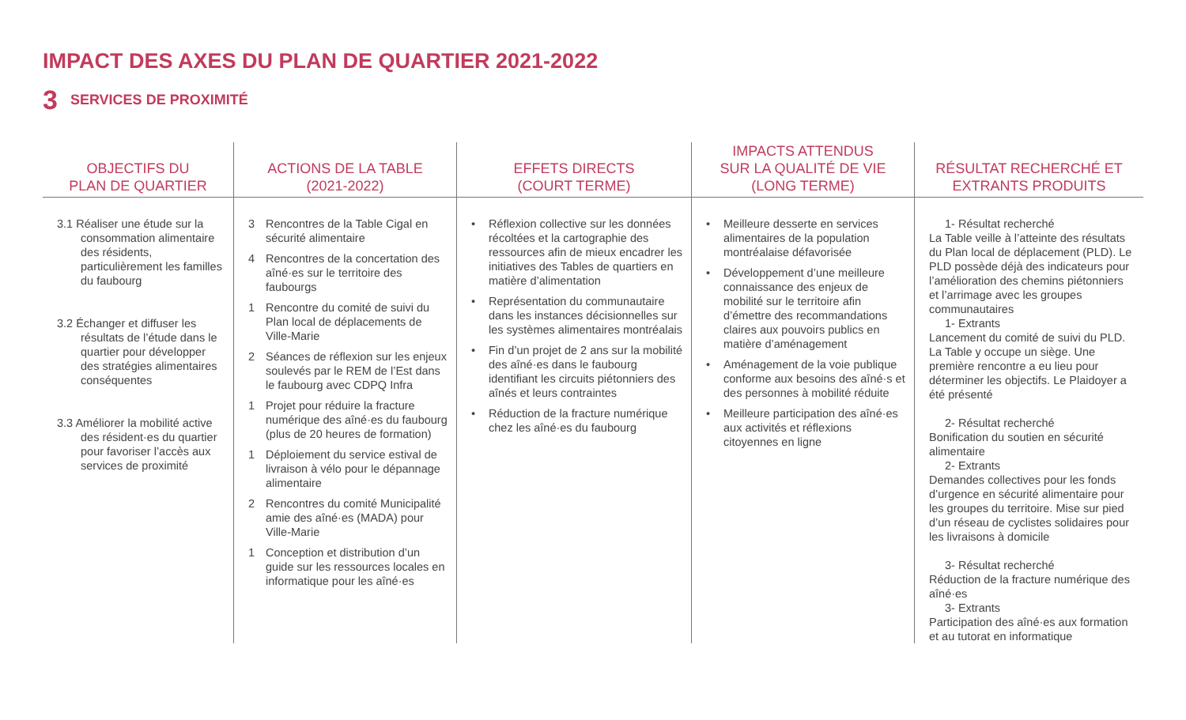IMPACT DES AXES DU PLAN DE QUARTIER 2021-2022
3 SERVICES DE PROXIMITÉ
| OBJECTIFS DU PLAN DE QUARTIER | ACTIONS DE LA TABLE (2021-2022) | EFFETS DIRECTS (COURT TERME) | IMPACTS ATTENDUS SUR LA QUALITÉ DE VIE (LONG TERME) | RÉSULTAT RECHERCHÉ ET EXTRANTS PRODUITS |
| --- | --- | --- | --- | --- |
| 3.1 Réaliser une étude sur la consommation alimentaire des résidents, particulièrement les familles du faubourg 3.2 Échanger et diffuser les résultats de l’étude dans le quartier pour développer des stratégies alimentaires conséquentes 3.3 Améliorer la mobilité active des résident·es du quartier pour favoriser l’accès aux services de proximité | 3 Rencontres de la Table Cigal en sécurité alimentaire 4 Rencontres de la concertation des aîné·es sur le territoire des faubourgs 1 Rencontre du comité de suivi du Plan local de déplacements de Ville-Marie 2 Séances de réflexion sur les enjeux soulevés par le REM de l’Est dans le faubourg avec CDPQ Infra 1 Projet pour réduire la fracture numérique des aîné·es du faubourg (plus de 20 heures de formation) 1 Déploiement du service estival de livraison à vélo pour le dépannage alimentaire 2 Rencontres du comité Municipalité amie des aîné·es (MADA) pour Ville-Marie 1 Conception et distribution d’un guide sur les ressources locales en informatique pour les aîné·es | • Réflexion collective sur les données récoltées et la cartographie des ressources afin de mieux encadrer les initiatives des Tables de quartiers en matière d’alimentation • Représentation du communautaire dans les instances décisionnelles sur les systèmes alimentaires montréalais • Fin d’un projet de 2 ans sur la mobilité des aîné·es dans le faubourg identifiant les circuits piétonniers des aînés et leurs contraintes • Réduction de la fracture numérique chez les aîné·es du faubourg | • Meilleure desserte en services alimentaires de la population montréalaise défavorisée • Développement d’une meilleure connaissance des enjeux de mobilité sur le territoire afin d’émettre des recommandations claires aux pouvoirs publics en matière d’aménagement • Aménagement de la voie publique conforme aux besoins des aîné·s et des personnes à mobilité réduite • Meilleure participation des aîné·es aux activités et réflexions citoyennes en ligne | 1- Résultat recherché La Table veille à l’atteinte des résultats du Plan local de déplacement (PLD). Le PLD possède déjà des indicateurs pour l’amélioration des chemins piétonniers et l’arrimage avec les groupes communautaires 1- Extrants Lancement du comité de suivi du PLD. La Table y occupe un siège. Une première rencontre a eu lieu pour déterminer les objectifs. Le Plaidoyer a été présenté 2- Résultat recherché Bonification du soutien en sécurité alimentaire 2- Extrants Demandes collectives pour les fonds d’urgence en sécurité alimentaire pour les groupes du territoire. Mise sur pied d’un réseau de cyclistes solidaires pour les livraisons à domicile 3- Résultat recherché Réduction de la fracture numérique des aîné·es 3- Extrants Participation des aîné·es aux formation et au tutorat en informatique |